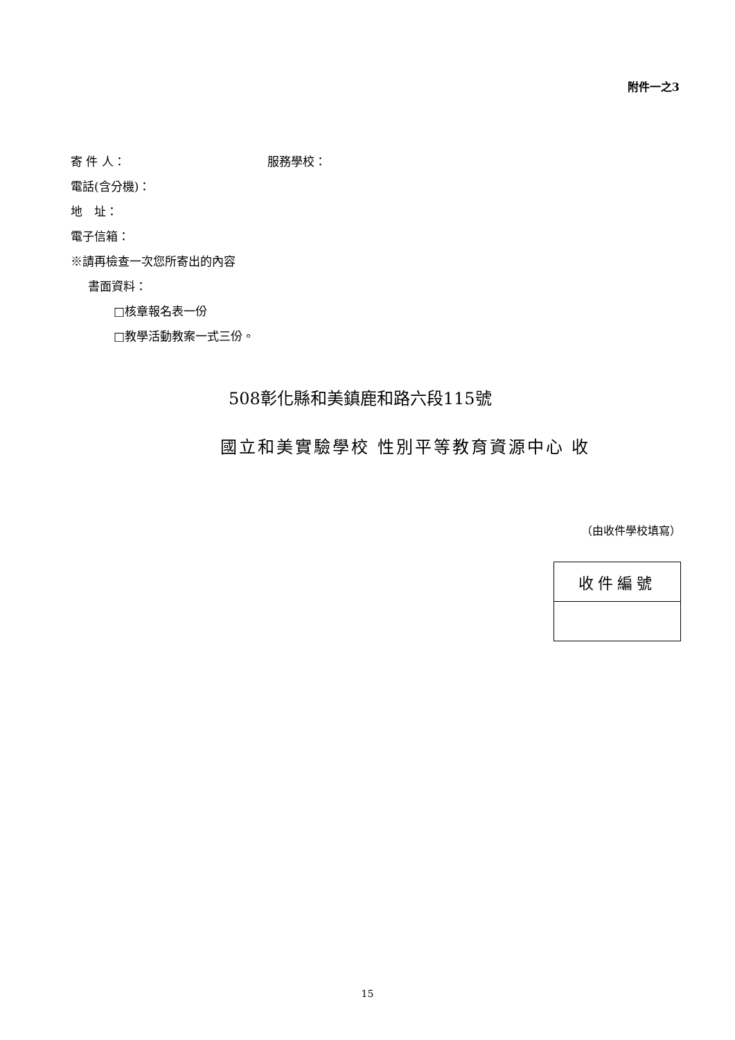附件一之3
寄 件 人： 服務學校：
電話(含分機)：
地　址：
電子信箱：
※請再檢查一次您所寄出的內容
書面資料：
□核章報名表一份
□教學活動教案一式三份。
508彰化縣和美鎮鹿和路六段115號
國立和美實驗學校 性別平等教育資源中心 收
（由收件學校填寫）
| 收件編號 |
15